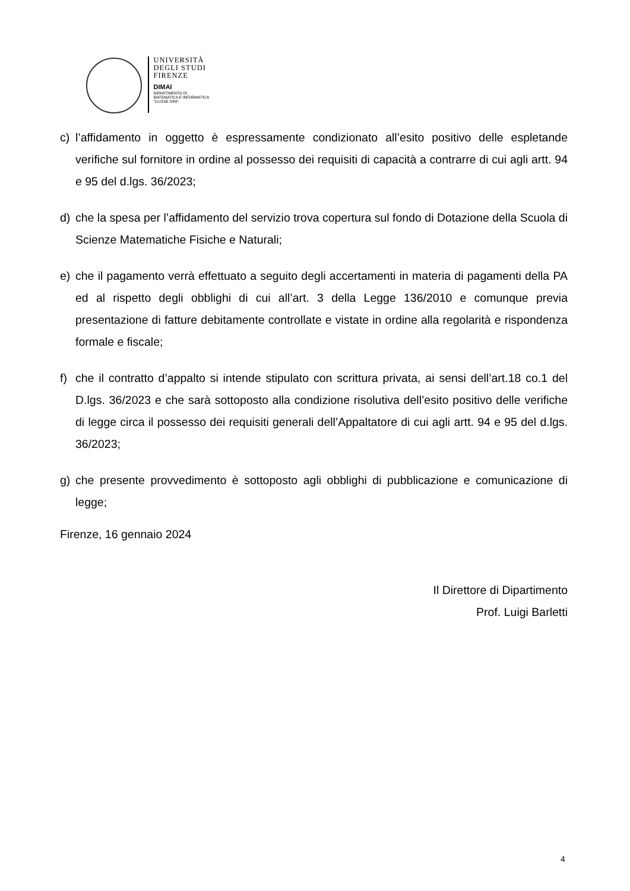UNIVERSITÀ
DEGLI STUDI
FIRENZE
DIMAI
DIPARTIMENTO DI
MATEMATICA E INFORMATICA
"ULISSE DINI"
c) l’affidamento in oggetto è espressamente condizionato all’esito positivo delle espletande verifiche sul fornitore in ordine al possesso dei requisiti di capacità a contrarre di cui agli artt. 94 e 95 del d.lgs. 36/2023;
d) che la spesa per l’affidamento del servizio trova copertura sul fondo di Dotazione della Scuola di Scienze Matematiche Fisiche e Naturali;
e) che il pagamento verrà effettuato a seguito degli accertamenti in materia di pagamenti della PA ed al rispetto degli obblighi di cui all’art. 3 della Legge 136/2010 e comunque previa presentazione di fatture debitamente controllate e vistate in ordine alla regolarità e rispondenza formale e fiscale;
f) che il contratto d’appalto si intende stipulato con scrittura privata, ai sensi dell’art.18 co.1 del D.lgs. 36/2023 e che sarà sottoposto alla condizione risolutiva dell’esito positivo delle verifiche di legge circa il possesso dei requisiti generali dell’Appaltatore di cui agli artt. 94 e 95 del d.lgs. 36/2023;
g) che presente provvedimento è sottoposto agli obblighi di pubblicazione e comunicazione di legge;
Firenze, 16 gennaio 2024
Il Direttore di Dipartimento
Prof. Luigi Barletti
4